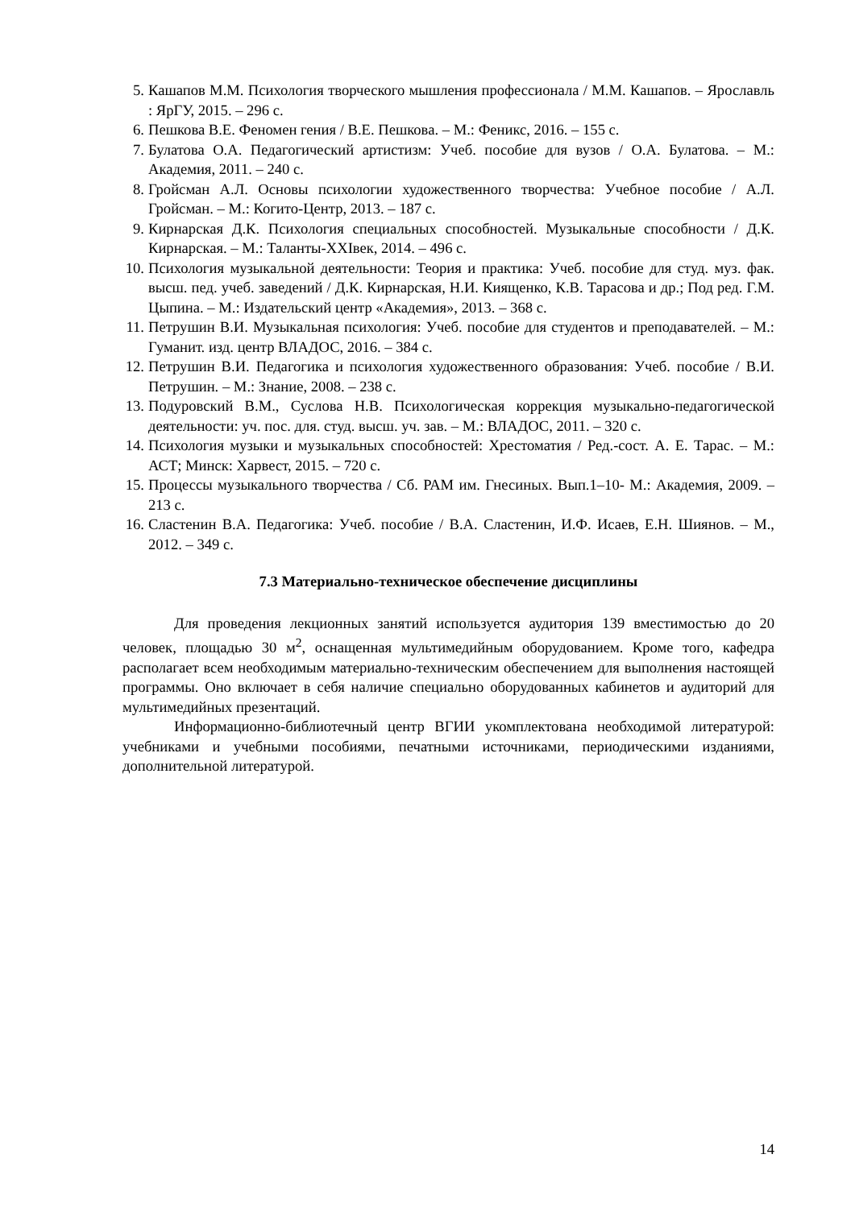5. Кашапов М.М. Психология творческого мышления профессионала / М.М. Кашапов. – Ярославль : ЯрГУ, 2015. – 296 с.
6. Пешкова В.Е. Феномен гения / В.Е. Пешкова. – М.: Феникс, 2016. – 155 с.
7. Булатова О.А. Педагогический артистизм: Учеб. пособие для вузов / О.А. Булатова. – М.: Академия, 2011. – 240 с.
8. Гройсман А.Л. Основы психологии художественного творчества: Учебное пособие / А.Л. Гройсман. – М.: Когито-Центр, 2013. – 187 с.
9. Кирнарская Д.К. Психология специальных способностей. Музыкальные способности / Д.К. Кирнарская. – М.: Таланты-XXIвек, 2014. – 496 с.
10. Психология музыкальной деятельности: Теория и практика: Учеб. пособие для студ. муз. фак. высш. пед. учеб. заведений / Д.К. Кирнарская, Н.И. Киященко, К.В. Тарасова и др.; Под ред. Г.М. Цыпина. – М.: Издательский центр «Академия», 2013. – 368 с.
11. Петрушин В.И. Музыкальная психология: Учеб. пособие для студентов и преподавателей. – М.: Гуманит. изд. центр ВЛАДОС, 2016. – 384 с.
12. Петрушин В.И. Педагогика и психология художественного образования: Учеб. пособие / В.И. Петрушин. – М.: Знание, 2008. – 238 с.
13. Подуровский В.М., Суслова Н.В. Психологическая коррекция музыкально-педагогической деятельности: уч. пос. для. студ. высш. уч. зав. – М.: ВЛАДОС, 2011. – 320 с.
14. Психология музыки и музыкальных способностей: Хрестоматия / Ред.-сост. А. Е. Тарас. – М.: АСТ; Минск: Харвест, 2015. – 720 с.
15. Процессы музыкального творчества / Сб. РАМ им. Гнесиных. Вып.1–10- М.: Академия, 2009. – 213 с.
16. Сластенин В.А. Педагогика: Учеб. пособие / В.А. Сластенин, И.Ф. Исаев, Е.Н. Шиянов. – М., 2012. – 349 с.
7.3 Материально-техническое обеспечение дисциплины
Для проведения лекционных занятий используется аудитория 139 вместимостью до 20 человек, площадью 30 м<sup>2</sup>, оснащенная мультимедийным оборудованием. Кроме того, кафедра располагает всем необходимым материально-техническим обеспечением для выполнения настоящей программы. Оно включает в себя наличие специально оборудованных кабинетов и аудиторий для мультимедийных презентаций.
Информационно-библиотечный центр ВГИИ укомплектована необходимой литературой: учебниками и учебными пособиями, печатными источниками, периодическими изданиями, дополнительной литературой.
14